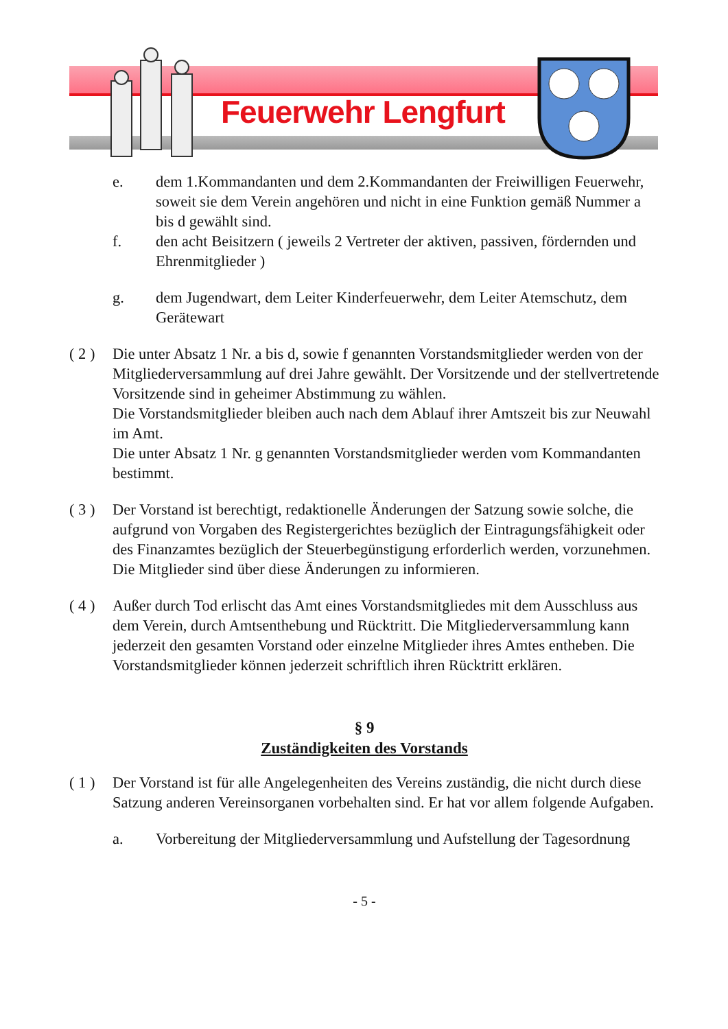Feuerwehr Lengfurt
e. dem 1.Kommandanten und dem 2.Kommandanten der Freiwilligen Feuerwehr, soweit sie dem Verein angehören und nicht in eine Funktion gemäß Nummer a bis d gewählt sind.
f. den acht Beisitzern ( jeweils 2 Vertreter der aktiven, passiven, fördernden und Ehrenmitglieder )
g. dem Jugendwart, dem Leiter Kinderfeuerwehr, dem Leiter Atemschutz, dem Gerätewart
( 2 )
Die unter Absatz 1 Nr. a bis d, sowie f genannten Vorstandsmitglieder werden von der Mitgliederversammlung auf drei Jahre gewählt. Der Vorsitzende und der stellvertretende Vorsitzende sind in geheimer Abstimmung zu wählen.
Die Vorstandsmitglieder bleiben auch nach dem Ablauf ihrer Amtszeit bis zur Neuwahl im Amt.
Die unter Absatz 1 Nr. g genannten Vorstandsmitglieder werden vom Kommandanten bestimmt.
( 3 )
Der Vorstand ist berechtigt, redaktionelle Änderungen der Satzung sowie solche, die aufgrund von Vorgaben des Registergerichtes bezüglich der Eintragungsfähigkeit oder des Finanzamtes bezüglich der Steuerbegünstigung erforderlich werden, vorzunehmen. Die Mitglieder sind über diese Änderungen zu informieren.
( 4 )
Außer durch Tod erlischt das Amt eines Vorstandsmitgliedes mit dem Ausschluss aus dem Verein, durch Amtsenthebung und Rücktritt. Die Mitgliederversammlung kann jederzeit den gesamten Vorstand oder einzelne Mitglieder ihres Amtes entheben. Die Vorstandsmitglieder können jederzeit schriftlich ihren Rücktritt erklären.
§ 9
Zuständigkeiten des Vorstands
( 1 )
Der Vorstand ist für alle Angelegenheiten des Vereins zuständig, die nicht durch diese Satzung anderen Vereinsorganen vorbehalten sind. Er hat vor allem folgende Aufgaben.
a. Vorbereitung der Mitgliederversammlung und Aufstellung der Tagesordnung
- 5 -